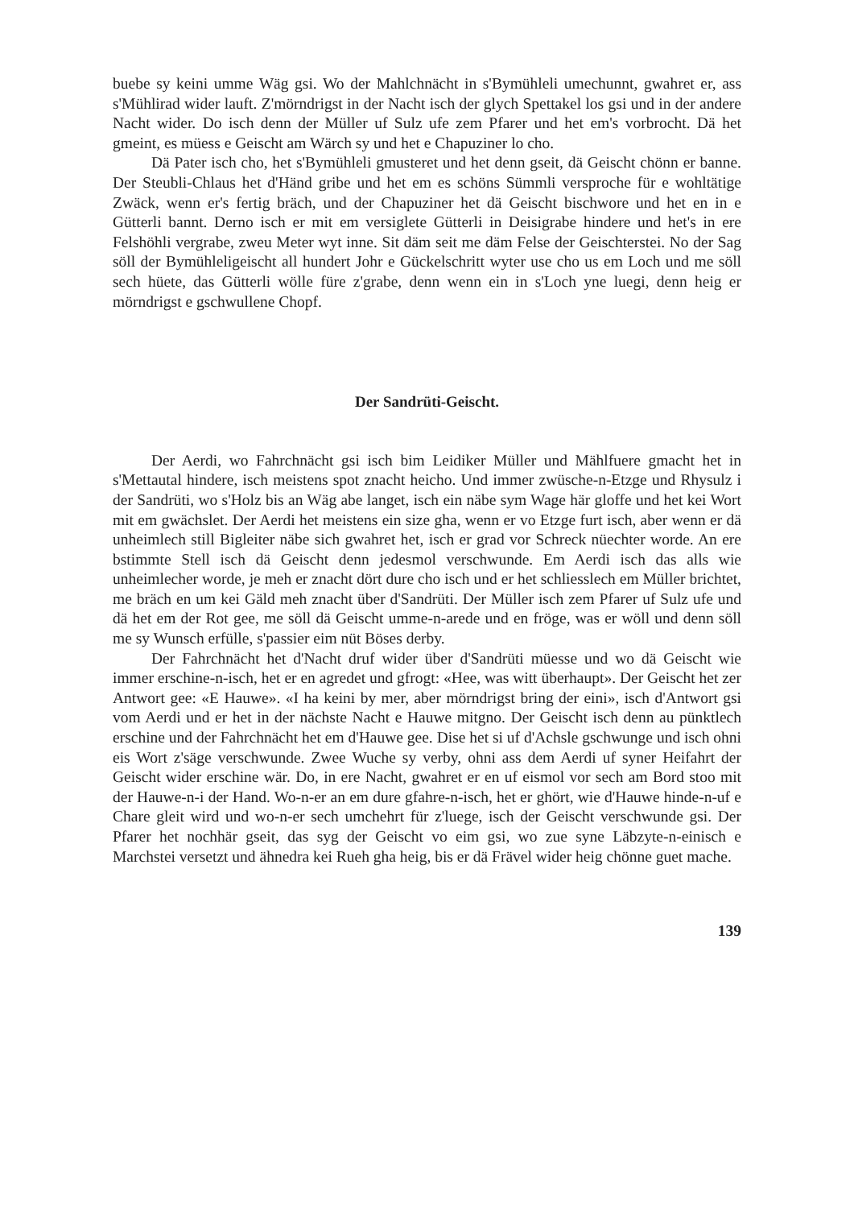buebe sy keini umme Wäg gsi. Wo der Mahlchnächt in s'Bymühleli umechunnt, gwahret er, ass s'Mühlirad wider lauft. Z'mörndrigst in der Nacht isch der glych Spettakel los gsi und in der andere Nacht wider. Do isch denn der Müller uf Sulz ufe zem Pfarer und het em's vorbrocht. Dä het gmeint, es müess e Geischt am Wärch sy und het e Chapuziner lo cho.
Dä Pater isch cho, het s'Bymühleli gmusteret und het denn gseit, dä Geischt chönn er banne. Der Steubli-Chlaus het d'Händ gribe und het em es schöns Sümmli versproche für e wohltätige Zwäck, wenn er's fertig bräch, und der Chapuziner het dä Geischt bischwore und het en in e Gütterli bannt. Derno isch er mit em versiglete Gütterli in Deisigrabe hindere und het's in ere Felshöhli vergrabe, zweu Meter wyt inne. Sit däm seit me däm Felse der Geischterstei. No der Sag söll der Bymühleligeischt all hundert Johr e Gückelschritt wyter use cho us em Loch und me söll sech hüete, das Gütterli wölle füre z'grabe, denn wenn ein in s'Loch yne luegi, denn heig er mörndrigst e gschwullene Chopf.
Der Sandrüti-Geischt.
Der Aerdi, wo Fahrchnächt gsi isch bim Leidiker Müller und Mählfuere gmacht het in s'Mettautal hindere, isch meistens spot znacht heicho. Und immer zwüsche-n-Etzge und Rhysulz i der Sandrüti, wo s'Holz bis an Wäg abe langet, isch ein näbe sym Wage här gloffe und het kei Wort mit em gwächslet. Der Aerdi het meistens ein size gha, wenn er vo Etzge furt isch, aber wenn er dä unheimlech still Bigleiter näbe sich gwahret het, isch er grad vor Schreck nüechter worde. An ere bstimmte Stell isch dä Geischt denn jedesmol verschwunde. Em Aerdi isch das alls wie unheimlecher worde, je meh er znacht dört dure cho isch und er het schliesslech em Müller brichtet, me bräch en um kei Gäld meh znacht über d'Sandrüti. Der Müller isch zem Pfarer uf Sulz ufe und dä het em der Rot gee, me söll dä Geischt umme-n-arede und en fröge, was er wöll und denn söll me sy Wunsch erfülle, s'passier eim nüt Böses derby.
Der Fahrchnächt het d'Nacht druf wider über d'Sandrüti müesse und wo dä Geischt wie immer erschine-n-isch, het er en agredet und gfrogt: «Hee, was witt überhaupt». Der Geischt het zer Antwort gee: «E Hauwe». «I ha keini by mer, aber mörndrigst bring der eini», isch d'Antwort gsi vom Aerdi und er het in der nächste Nacht e Hauwe mitgno. Der Geischt isch denn au pünktlech erschine und der Fahrchnächt het em d'Hauwe gee. Dise het si uf d'Achsle gschwunge und isch ohni eis Wort z'säge verschwunde. Zwee Wuche sy verby, ohni ass dem Aerdi uf syner Heifahrt der Geischt wider erschine wär. Do, in ere Nacht, gwahret er en uf eismol vor sech am Bord stoo mit der Hauwe-n-i der Hand. Wo-n-er an em dure gfahre-n-isch, het er ghört, wie d'Hauwe hinde-n-uf e Chare gleit wird und wo-n-er sech umchehrt für z'luege, isch der Geischt verschwunde gsi. Der Pfarer het nochhär gseit, das syg der Geischt vo eim gsi, wo zue syne Läbzyte-n-einisch e Marchstei versetzt und ähnedra kei Rueh gha heig, bis er dä Frävel wider heig chönne guet mache.
139